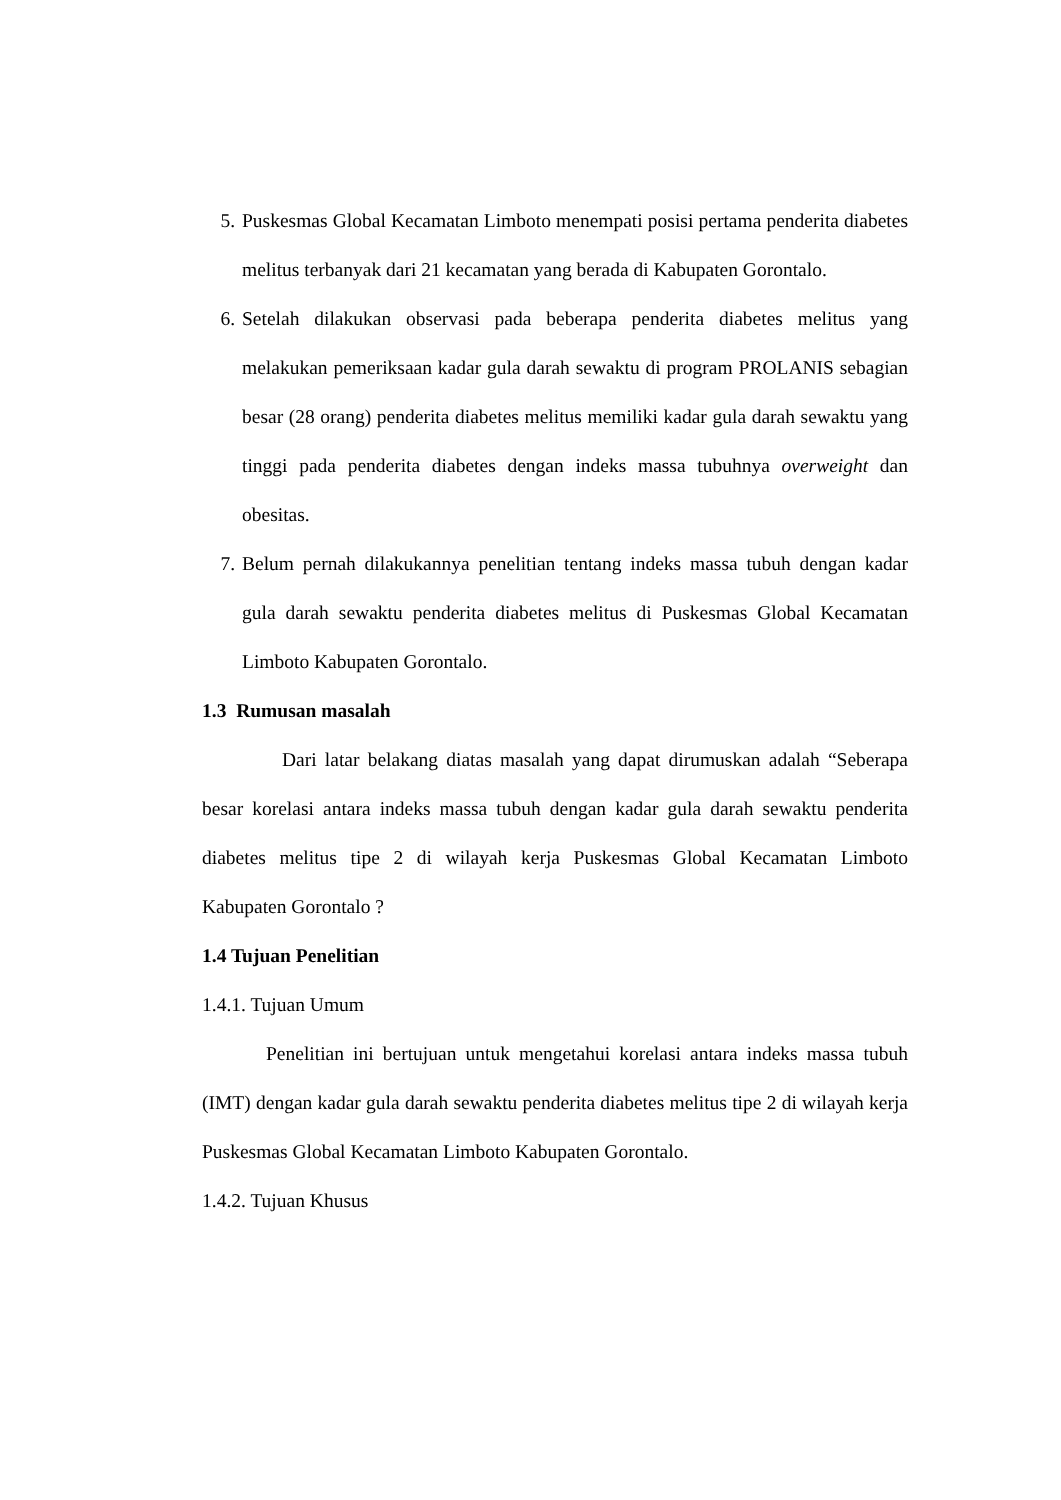5. Puskesmas Global Kecamatan Limboto menempati posisi pertama penderita diabetes melitus terbanyak dari 21 kecamatan yang berada di Kabupaten Gorontalo.
6. Setelah dilakukan observasi pada beberapa penderita diabetes melitus yang melakukan pemeriksaan kadar gula darah sewaktu di program PROLANIS sebagian besar (28 orang) penderita diabetes melitus memiliki kadar gula darah sewaktu yang tinggi pada penderita diabetes dengan indeks massa tubuhnya overweight dan obesitas.
7. Belum pernah dilakukannya penelitian tentang indeks massa tubuh dengan kadar gula darah sewaktu penderita diabetes melitus di Puskesmas Global Kecamatan Limboto Kabupaten Gorontalo.
1.3 Rumusan masalah
Dari latar belakang diatas masalah yang dapat dirumuskan adalah “Seberapa besar korelasi antara indeks massa tubuh dengan kadar gula darah sewaktu penderita diabetes melitus tipe 2 di wilayah kerja Puskesmas Global Kecamatan Limboto Kabupaten Gorontalo ?
1.4 Tujuan Penelitian
1.4.1. Tujuan Umum
Penelitian ini bertujuan untuk mengetahui korelasi antara indeks massa tubuh (IMT) dengan kadar gula darah sewaktu penderita diabetes melitus tipe 2 di wilayah kerja Puskesmas Global Kecamatan Limboto Kabupaten Gorontalo.
1.4.2. Tujuan Khusus